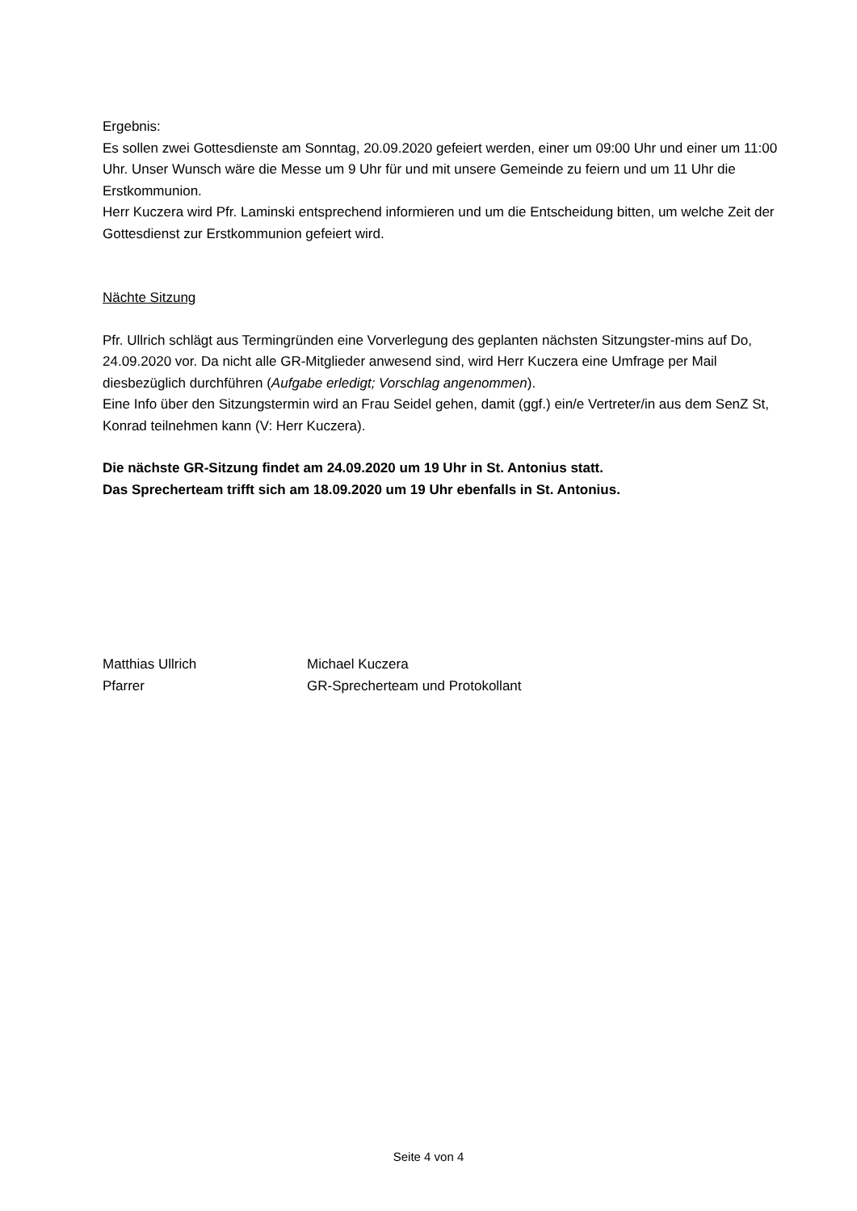Ergebnis:
Es sollen zwei Gottesdienste am Sonntag, 20.09.2020 gefeiert werden, einer um 09:00 Uhr und einer um 11:00 Uhr. Unser Wunsch wäre die Messe um 9 Uhr für und mit unsere Gemeinde zu feiern und um 11 Uhr die Erstkommunion.
Herr Kuczera wird Pfr. Laminski entsprechend informieren und um die Entscheidung bitten, um welche Zeit der Gottesdienst zur Erstkommunion gefeiert wird.
Nächte Sitzung
Pfr. Ullrich schlägt aus Termingründen eine Vorverlegung des geplanten nächsten Sitzungster-mins auf Do, 24.09.2020 vor. Da nicht alle GR-Mitglieder anwesend sind, wird Herr Kuczera eine Umfrage per Mail diesbezüglich durchführen (Aufgabe erledigt; Vorschlag angenommen).
Eine Info über den Sitzungstermin wird an Frau Seidel gehen, damit (ggf.) ein/e Vertreter/in aus dem SenZ St, Konrad teilnehmen kann (V: Herr Kuczera).
Die nächste GR-Sitzung findet am 24.09.2020 um 19 Uhr in St. Antonius statt.
Das Sprecherteam trifft sich am 18.09.2020 um 19 Uhr ebenfalls in St. Antonius.
Matthias Ullrich
Pfarrer
Michael Kuczera
GR-Sprecherteam und Protokollant
Seite 4 von 4